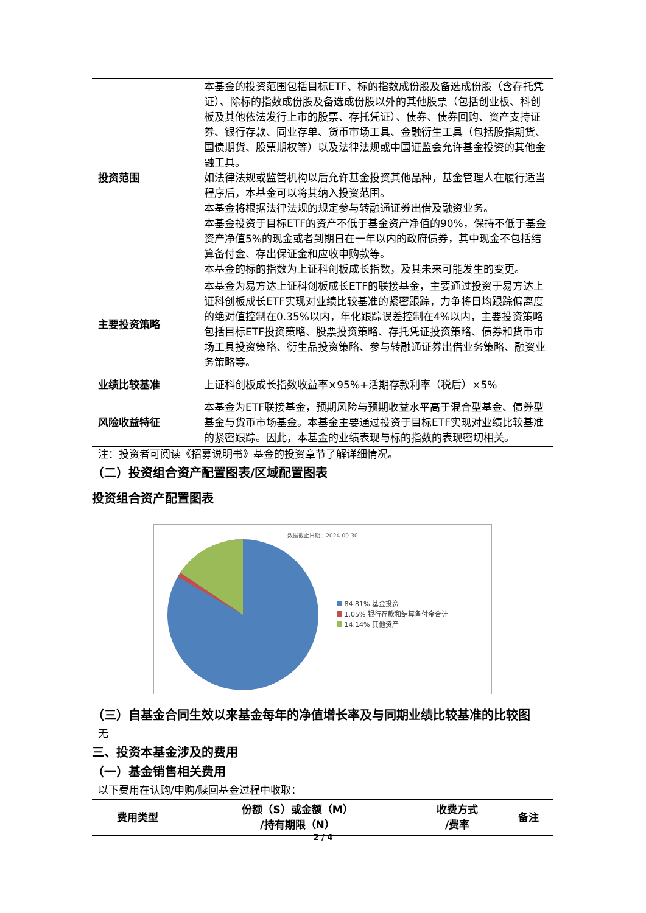| 投资范围 | 本基金的投资范围包括目标ETF、标的指数成份股及备选成份股（含存托凭证）、除标的指数成份股及备选成份股以外的其他股票（包括创业板、科创板及其他依法发行上市的股票、存托凭证）、债券、债券回购、资产支持证券、银行存款、同业存单、货币市场工具、金融衍生工具（包括股指期货、国债期货、股票期权等）以及法律法规或中国证监会允许基金投资的其他金融工具。 如法律法规或监管机构以后允许基金投资其他品种，基金管理人在履行适当程序后，本基金可以将其纳入投资范围。 本基金将根据法律法规的规定参与转融通证券出借及融资业务。 本基金投资于目标ETF的资产不低于基金资产净值的90%，保持不低于基金资产净值5%的现金或者到期日在一年以内的政府债券，其中现金不包括结算备付金、存出保证金和应收申购款等。 本基金的标的指数为上证科创板成长指数，及其未来可能发生的变更。 |
| 主要投资策略 | 本基金为易方达上证科创板成长ETF的联接基金，主要通过投资于易方达上证科创板成长ETF实现对业绩比较基准的紧密跟踪，力争将日均跟踪偏离度的绝对值控制在0.35%以内，年化跟踪误差控制在4%以内，主要投资策略包括目标ETF投资策略、股票投资策略、存托凭证投资策略、债券和货币市场工具投资策略、衍生品投资策略、参与转融通证券出借业务策略、融资业务策略等。 |
| 业绩比较基准 | 上证科创板成长指数收益率×95%+活期存款利率（税后）×5% |
| 风险收益特征 | 本基金为ETF联接基金，预期风险与预期收益水平高于混合型基金、债券型基金与货币市场基金。本基金主要通过投资于目标ETF实现对业绩比较基准的紧密跟踪。因此，本基金的业绩表现与标的指数的表现密切相关。 |
注：投资者可阅读《招募说明书》基金的投资章节了解详细情况。
（二）投资组合资产配置图表/区域配置图表
投资组合资产配置图表
数据截止日期：2024-09-30
84.81% 基金投资
1.05% 银行存款和结算备付金合计
14.14% 其他资产
（三）自基金合同生效以来基金每年的净值增长率及与同期业绩比较基准的比较图
无
三、投资本基金涉及的费用
（一）基金销售相关费用
以下费用在认购/申购/赎回基金过程中收取：
| 费用类型 | 份额（S）或金额（M） /持有期限（N） | 收费方式 /费率 | 备注 |
| --- | --- | --- | --- |
2 / 4